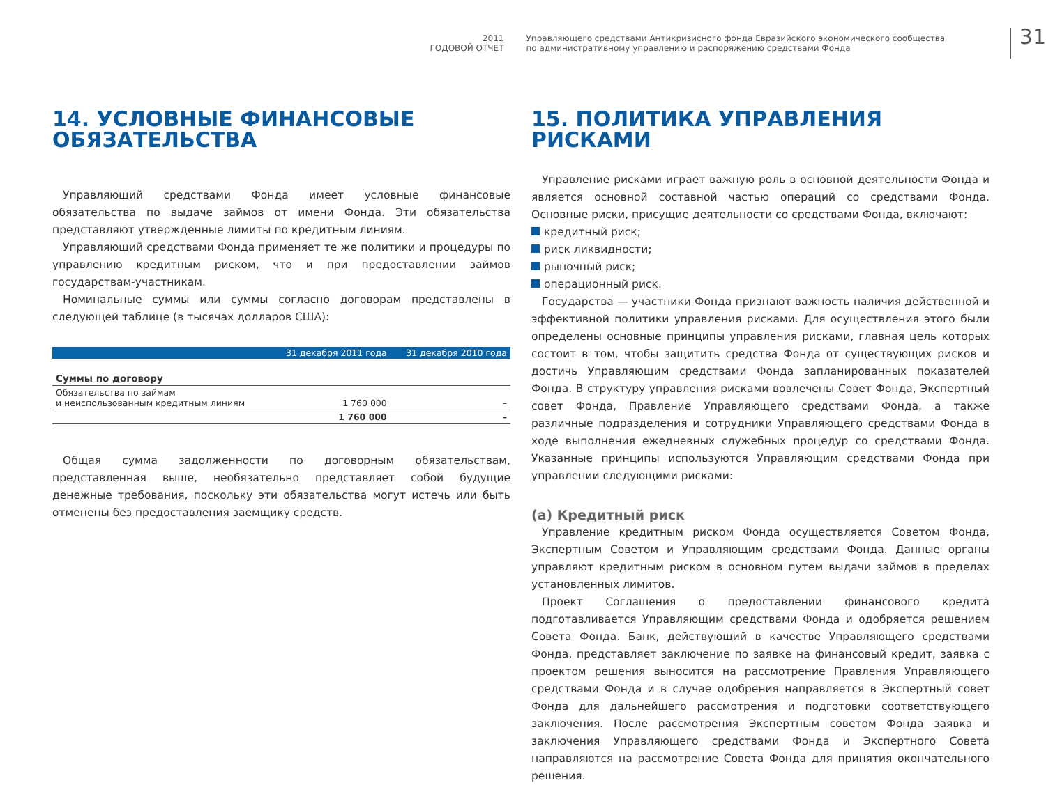2011
ГОДОВОЙ ОТЧЕТ
Управляющего средствами Антикризисного фонда Евразийского экономического сообщества
по административному управлению и распоряжению средствами Фонда
31
14. УСЛОВНЫЕ ФИНАНСОВЫЕ ОБЯЗАТЕЛЬСТВА
Управляющий средствами Фонда имеет условные финансовые обязательства по выдаче займов от имени Фонда. Эти обязательства представляют утвержденные лимиты по кредитным линиям.
Управляющий средствами Фонда применяет те же политики и процедуры по управлению кредитным риском, что и при предоставлении займов государствам-участникам.
Номинальные суммы или суммы согласно договорам представлены в следующей таблице (в тысячах долларов США):
| | 31 декабря 2011 года | 31 декабря 2010 года |
| --- | --- | --- |
| Суммы по договору | | |
| Обязательства по займам и неиспользованным кредитным линиям | 1 760 000 | – |
| | 1 760 000 | – |
Общая сумма задолженности по договорным обязательствам, представленная выше, необязательно представляет собой будущие денежные требования, поскольку эти обязательства могут истечь или быть отменены без предоставления заемщику средств.
15. ПОЛИТИКА УПРАВЛЕНИЯ РИСКАМИ
Управление рисками играет важную роль в основной деятельности Фонда и является основной составной частью операций со средствами Фонда. Основные риски, присущие деятельности со средствами Фонда, включают:
кредитный риск;
риск ликвидности;
рыночный риск;
операционный риск.
Государства — участники Фонда признают важность наличия действенной и эффективной политики управления рисками. Для осуществления этого были определены основные принципы управления рисками, главная цель которых состоит в том, чтобы защитить средства Фонда от существующих рисков и достичь Управляющим средствами Фонда запланированных показателей Фонда. В структуру управления рисками вовлечены Совет Фонда, Экспертный совет Фонда, Правление Управляющего средствами Фонда, а также различные подразделения и сотрудники Управляющего средствами Фонда в ходе выполнения ежедневных служебных процедур со средствами Фонда. Указанные принципы используются Управляющим средствами Фонда при управлении следующими рисками:
(a) Кредитный риск
Управление кредитным риском Фонда осуществляется Советом Фонда, Экспертным Советом и Управляющим средствами Фонда. Данные органы управляют кредитным риском в основном путем выдачи займов в пределах установленных лимитов.
Проект Соглашения о предоставлении финансового кредита подготавливается Управляющим средствами Фонда и одобряется решением Совета Фонда. Банк, действующий в качестве Управляющего средствами Фонда, представляет заключение по заявке на финансовый кредит, заявка с проектом решения выносится на рассмотрение Правления Управляющего средствами Фонда и в случае одобрения направляется в Экспертный совет Фонда для дальнейшего рассмотрения и подготовки соответствующего заключения. После рассмотрения Экспертным советом Фонда заявка и заключения Управляющего средствами Фонда и Экспертного Совета направляются на рассмотрение Совета Фонда для принятия окончательного решения.